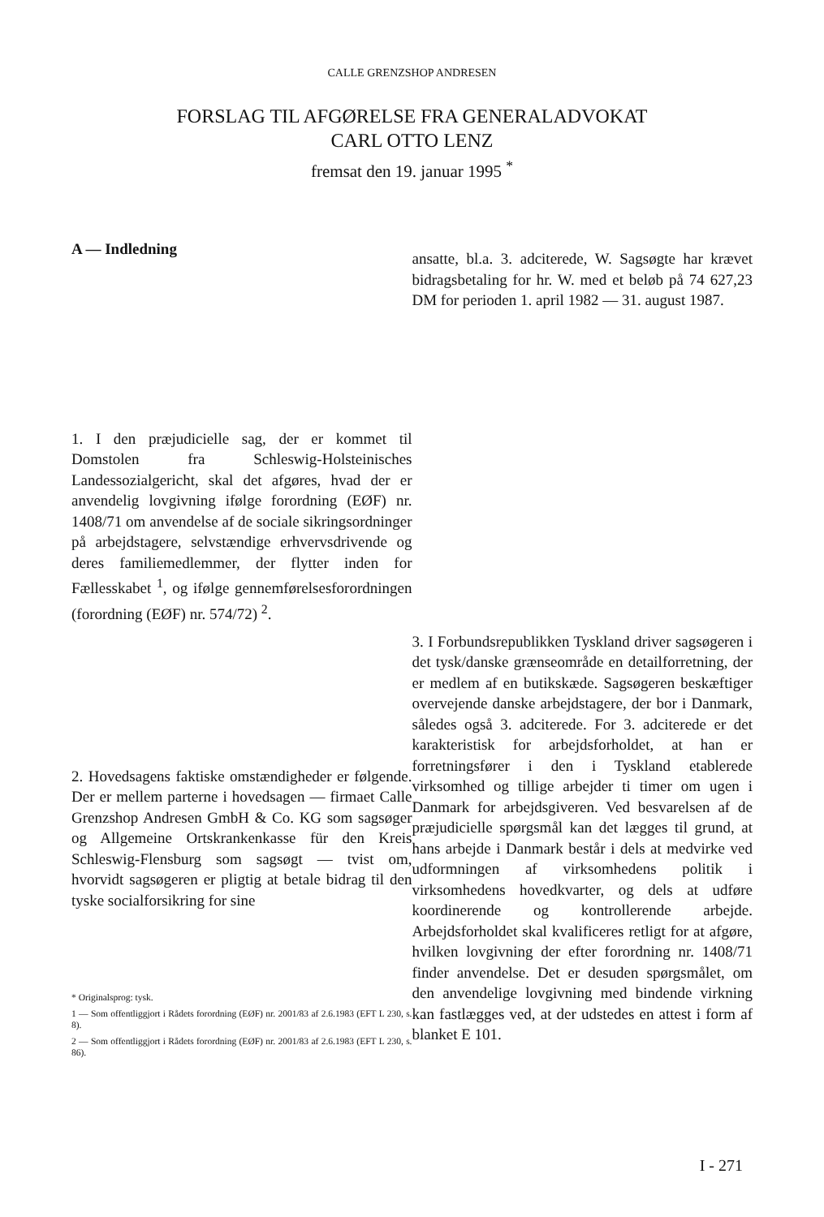CALLE GRENZSHOP ANDRESEN
FORSLAG TIL AFGØRELSE FRA GENERALADVOKAT
CARL OTTO LENZ
fremsat den 19. januar 1995 <sup>*</sup>
A — Indledning
1. I den præjudicielle sag, der er kommet til Domstolen fra Schleswig-Holsteinisches Landessozialgericht, skal det afgøres, hvad der er anvendelig lovgivning ifølge forordning (EØF) nr. 1408/71 om anvendelse af de sociale sikringsordninger på arbejdstagere, selvstændige erhvervsdrivende og deres familiemedlemmer, der flytter inden for Fællesskabet <sup>1</sup>, og ifølge gennemførelsesforordningen (forordning (EØF) nr. 574/72) <sup>2</sup>.
2. Hovedsagens faktiske omstændigheder er følgende. Der er mellem parterne i hovedsagen — firmaet Calle Grenzshop Andresen GmbH & Co. KG som sagsøger og Allgemeine Ortskrankenkasse für den Kreis Schleswig-Flensburg som sagsøgt — tvist om, hvorvidt sagsøgeren er pligtig at betale bidrag til den tyske socialforsikring for sine
* Originalsprog: tysk.
1 — Som offentliggjort i Rådets forordning (EØF) nr. 2001/83 af 2.6.1983 (EFT L 230, s. 8).
2 — Som offentliggjort i Rådets forordning (EØF) nr. 2001/83 af 2.6.1983 (EFT L 230, s. 86).
ansatte, bl.a. 3. adciterede, W. Sagsøgte har krævet bidragsbetaling for hr. W. med et beløb på 74 627,23 DM for perioden 1. april 1982 — 31. august 1987.
3. I Forbundsrepublikken Tyskland driver sagsøgeren i det tysk/danske grænseområde en detailforretning, der er medlem af en butikskæde. Sagsøgeren beskæftiger overvejende danske arbejdstagere, der bor i Danmark, således også 3. adciterede. For 3. adciterede er det karakteristisk for arbejdsforholdet, at han er forretningsfører i den i Tyskland etablerede virksomhed og tillige arbejder ti timer om ugen i Danmark for arbejdsgiveren. Ved besvarelsen af de præjudicielle spørgsmål kan det lægges til grund, at hans arbejde i Danmark består i dels at medvirke ved udformningen af virksomhedens politik i virksomhedens hovedkvarter, og dels at udføre koordinerende og kontrollerende arbejde. Arbejdsforholdet skal kvalificeres retligt for at afgøre, hvilken lovgivning der efter forordning nr. 1408/71 finder anvendelse. Det er desuden spørgsmålet, om den anvendelige lovgivning med bindende virkning kan fastlægges ved, at der udstedes en attest i form af blanket E 101.
I - 271